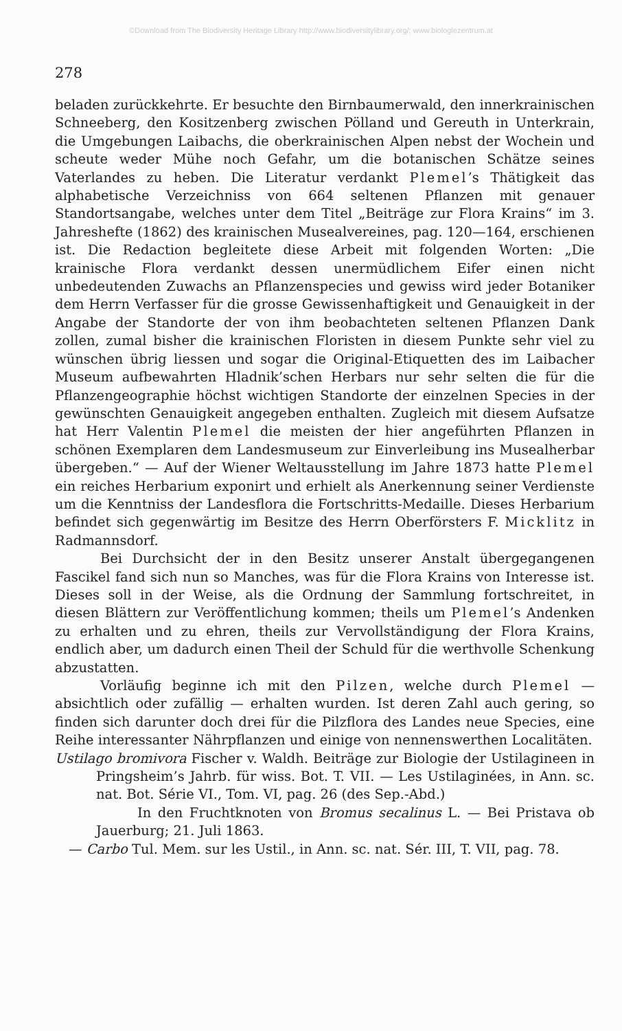©Download from The Biodiversity Heritage Library http://www.biodiversitylibrary.org/; www.biologiezentrum.at
278
beladen zurückkehrte. Er besuchte den Birnbaumerwald, den innerkrainischen Schneeberg, den Kositzenberg zwischen Pölland und Gereuth in Unterkrain, die Umgebungen Laibachs, die oberkrainischen Alpen nebst der Wochein und scheute weder Mühe noch Gefahr, um die botanischen Schätze seines Vaterlandes zu heben. Die Literatur verdankt Plemel’s Thätigkeit das alphabetische Verzeichniss von 664 seltenen Pflanzen mit genauer Standortsangabe, welches unter dem Titel „Beiträge zur Flora Krains“ im 3. Jahreshefte (1862) des krainischen Musealvereines, pag. 120—164, erschienen ist. Die Redaction begleitete diese Arbeit mit folgenden Worten: „Die krainische Flora verdankt dessen unermüdlichem Eifer einen nicht unbedeutenden Zuwachs an Pflanzenspecies und gewiss wird jeder Botaniker dem Herrn Verfasser für die grosse Gewissenhaftigkeit und Genauigkeit in der Angabe der Standorte der von ihm beobachteten seltenen Pflanzen Dank zollen, zumal bisher die krainischen Floristen in diesem Punkte sehr viel zu wünschen übrig liessen und sogar die Original-Etiquetten des im Laibacher Museum aufbewahrten Hladnik’schen Herbars nur sehr selten die für die Pflanzengeographie höchst wichtigen Standorte der einzelnen Species in der gewünschten Genauigkeit angegeben enthalten. Zugleich mit diesem Aufsatze hat Herr Valentin Plemel die meisten der hier angeführten Pflanzen in schönen Exemplaren dem Landesmuseum zur Einverleibung ins Musealherbar übergeben.“ — Auf der Wiener Weltausstellung im Jahre 1873 hatte Plemel ein reiches Herbarium exponirt und erhielt als Anerkennung seiner Verdienste um die Kenntniss der Landesflora die Fortschritts-Medaille. Dieses Herbarium befindet sich gegenwärtig im Besitze des Herrn Oberförsters F. Micklitz in Radmannsdorf.
Bei Durchsicht der in den Besitz unserer Anstalt übergegangenen Fascikel fand sich nun so Manches, was für die Flora Krains von Interesse ist. Dieses soll in der Weise, als die Ordnung der Sammlung fortschreitet, in diesen Blättern zur Veröffentlichung kommen; theils um Plemel’s Andenken zu erhalten und zu ehren, theils zur Vervollständigung der Flora Krains, endlich aber, um dadurch einen Theil der Schuld für die werthvolle Schenkung abzustatten.
Vorläufig beginne ich mit den Pilzen, welche durch Plemel — absichtlich oder zufällig — erhalten wurden. Ist deren Zahl auch gering, so finden sich darunter doch drei für die Pilzflora des Landes neue Species, eine Reihe interessanter Nährpflanzen und einige von nennenswerthen Localitäten.
Ustilago bromivora Fischer v. Waldh. Beiträge zur Biologie der Ustilagineen in Pringsheim’s Jahrb. für wiss. Bot. T. VII. — Les Ustilaginées, in Ann. sc. nat. Bot. Série VI., Tom. VI, pag. 26 (des Sep.-Abd.)
In den Fruchtknoten von Bromus secalinus L. — Bei Pristava ob Jauerburg; 21. Juli 1863.
— Carbo Tul. Mem. sur les Ustil., in Ann. sc. nat. Sér. III, T. VII, pag. 78.